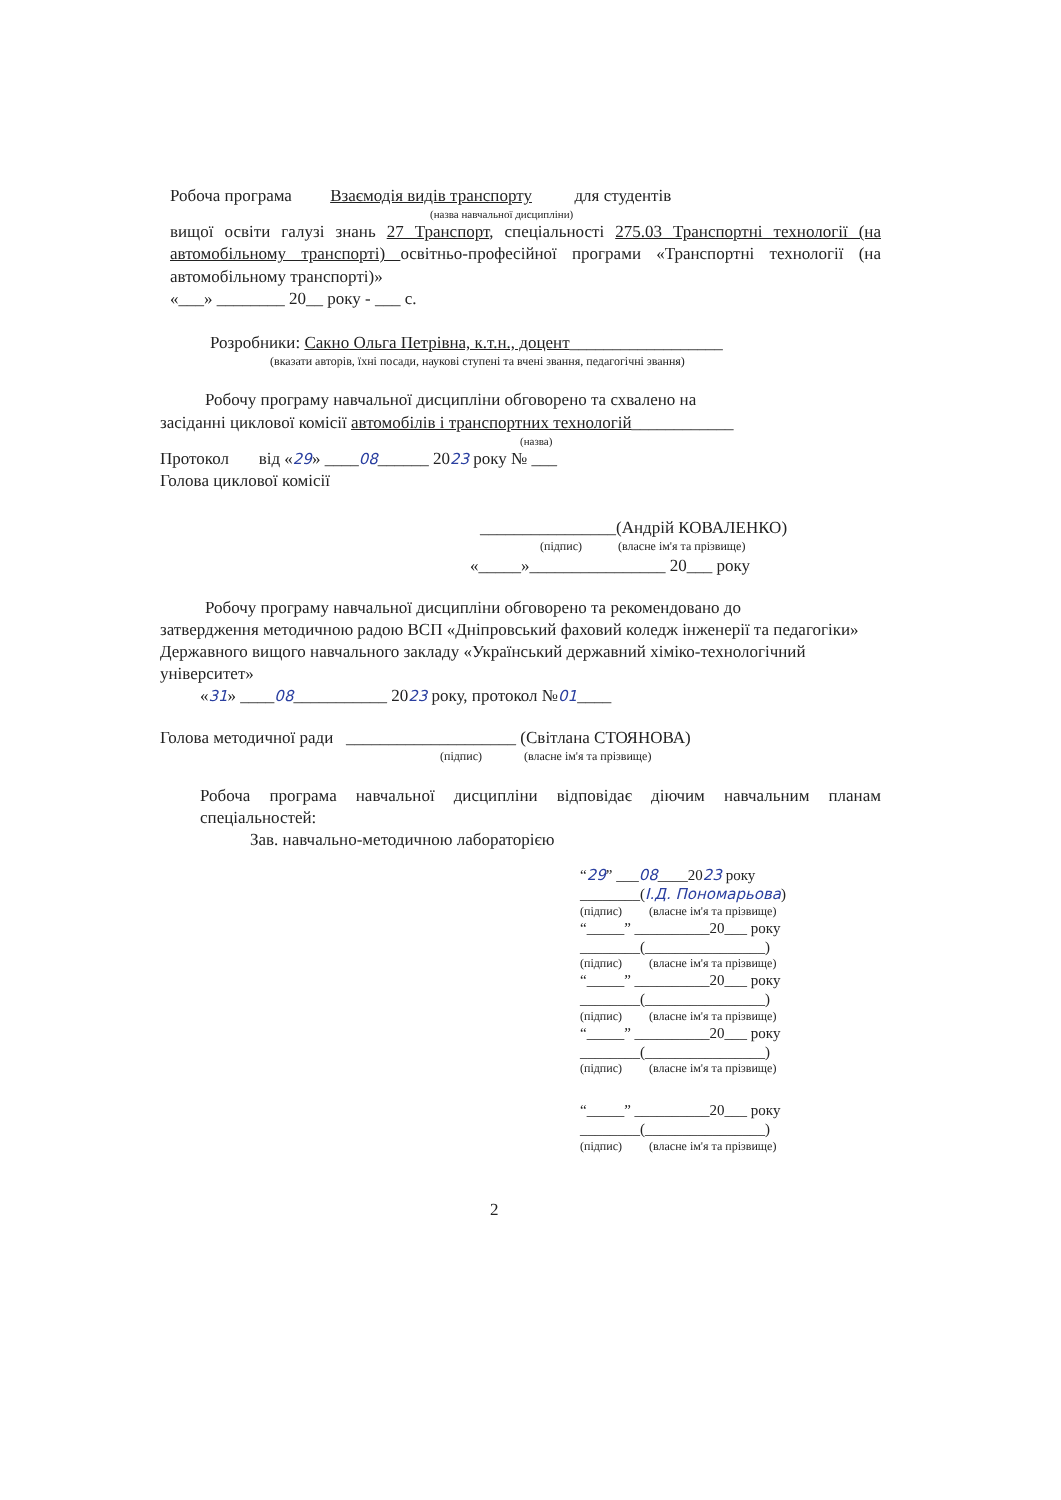Робоча програма Взаємодія видів транспорту для студентів
(назва навчальної дисципліни)
вищої освіти галузі знань 27 Транспорт, спеціальності 275.03 Транспортні технології (на автомобільному транспорті) освітньо-професійної програми «Транспортні технології (на автомобільному транспорті)»
«___» ________ 20__ року - ___ с.
Розробники: Сакно Ольга Петрівна, к.т.н., доцент__________________
(вказати авторів, їхні посади, наукові ступені та вчені звання, педагогічні звання)
Робочу програму навчальної дисципліни обговорено та схвалено на
засіданні циклової комісії автомобілів і транспортних технологій____________
(назва)
Протокол від «29» ____08______ 2023 року № ___
Голова циклової комісії
________________(Андрій КОВАЛЕНКО)
(підпис) (власне ім'я та прізвище)
«_____»________________ 20___ року
Робочу програму навчальної дисципліни обговорено та рекомендовано до
затвердження методичною радою ВСП «Дніпровський фаховий коледж інженерії та педагогіки» Державного вищого навчального закладу «Український державний хіміко-технологічний університет»
«31» ____08___________ 2023 року, протокол №01____
Голова методичної ради ____________________ (Світлана СТОЯНОВА)
(підпис) (власне ім'я та прізвище)
Робоча програма навчальної дисципліни відповідає діючим навчальним планам спеціальностей:
Зав. навчально-методичною лабораторією
“29” ___08____2023 року
________(І.Д. Пономарьова)
(підпис) (власне ім'я та прізвище)
“_____” __________20___ року
________(________________)
(підпис) (власне ім'я та прізвище)
“_____” __________20___ року
________(________________)
(підпис) (власне ім'я та прізвище)
“_____” __________20___ року
________(________________)
(підпис) (власне ім'я та прізвище)
“_____” __________20___ року
________(________________)
(підпис) (власне ім'я та прізвище)
2